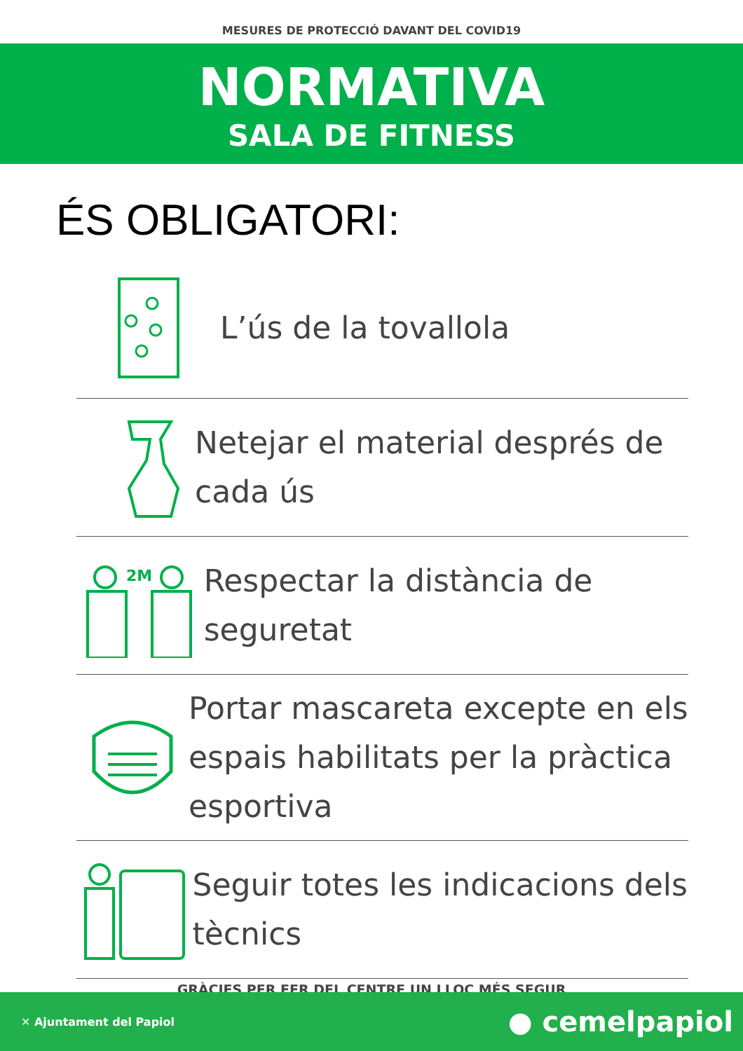MESURES DE PROTECCIÓ DAVANT DEL COVID19
NORMATIVA
SALA DE FITNESS
ÉS OBLIGATORI:
L’ús de la tovallola
Netejar el material després de cada ús
2M
Respectar la distància de seguretat
Portar mascareta excepte en els espais habilitats per la pràctica esportiva
Seguir totes les indicacions dels tècnics
GRÀCIES PER FER DEL CENTRE UN LLOC MÉS SEGUR
✕ Ajuntament del Papiol
● cemelpapiol